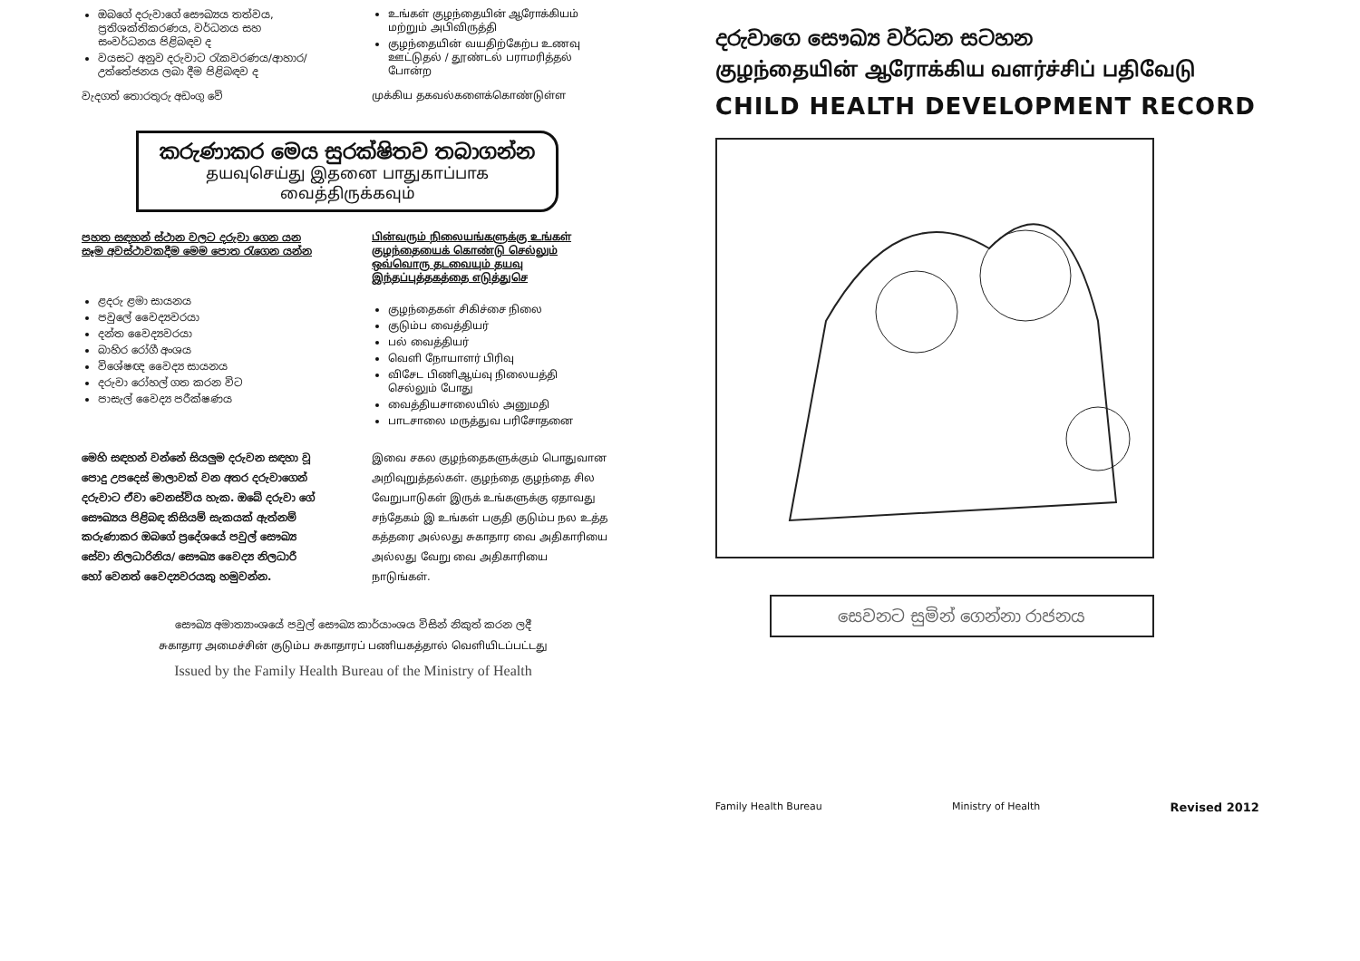ඔබගේ දරුවාගේ සෞඛ්‍යය තත්වය, ප්‍රතිශක්තිකරණය, වර්ධනය සහ සංවර්ධනය පිළිබඳව ද
වයසට අනුව දරුවාට රැකවරණය/ආහාර/උත්තේජනය ලබා දීම පිළිබඳව ද
වැදගත් තොරතුරු අඩංගු වේ
உங்கள் குழந்தையின் ஆரோக்கியம் மற்றும் அபிவிருத்தி
குழந்தையின் வயதிற்கேற்ப உணவு ஊட்டுதல் / தூண்டல் பராமரித்தல் போன்ற
முக்கிய தகவல்களைக்கொண்டுள்ள
කරුණාකර මෙය සුරක්ෂිතව තබාගන්න
தயவுசெய்து இதனை பாதுகாப்பாக வைத்திருக்கவும்
පහත සඳහන් ස්ථාන වලට දරුවා ගෙන යන සෑම අවස්ථාවකදීම මෙම පොත රැගෙන යන්න
ළදරු ළමා සායනය
පවුලේ වෛද්‍යවරයා
දන්ත වෛද්‍යවරයා
බාහිර රෝගී අංශය
විශේෂඥ වෛද්‍ය සායනය
දරුවා රෝහල් ගත කරන විට
පාසැල් වෛද්‍ය පරීක්ෂණය
பின்வரும் நிலையங்களுக்கு உங்கள் குழந்தையைக் கொண்டு செல்லும் ஒவ்வொரு தடவையும் தயவு இந்தப்புத்தகத்தை எடுத்துசெ
குழந்தைகள் சிகிச்சை நிலை
குடும்ப வைத்தியர்
பல் வைத்தியர்
வெளி நோயாளர் பிரிவு
விசேட பிணிஆய்வு நிலையத்தி செல்லும் போது
வைத்தியசாலையில் அனுமதி
பாடசாலை மருத்துவ பரிசோதனை
මෙහි සඳහන් වන්නේ සියලුම දරුවන සඳහා වූ පොදු උපදෙස් මාලාවක් වන අතර දරුවාගෙන් දරුවාට ඒවා වෙනස්විය හැක. ඔබේ දරුවා ගේ සෞඛ්‍යය පිළිබඳ කිසියම් සැකයක් ඇත්නම් කරුණාකර ඔබගේ ප්‍රදේශයේ පවුල් සෞඛ්‍ය සේවා නිලධාරිනිය/ සෞඛ්‍ය වෛද්‍ය නිලධාරී හෝ වෙනත් වෛද්‍යවරයකු හමුවන්න.
இவை சகல குழந்தைகளுக்கும் பொதுவான அறிவுறுத்தல்கள். குழந்தை குழந்தை சில வேறுபாடுகள் இருக் உங்களுக்கு ஏதாவது சந்தேகம் இ உங்கள் பகுதி குடும்ப நல உத்த கத்தரை அல்லது சுகாதார வை அதிகாரியை அல்லது வேறு வை அதிகாரியை நாடுங்கள்.
සෞඛ්‍ය අමාත්‍යාංශයේ පවුල් සෞඛ්‍ය කාර්යාංශය විසින් නිකුත් කරන ලදී
சுகாதார அமைச்சின் குடும்ப சுகாதாரப் பணியகத்தால் வெளியிடப்பட்டது
Issued by the Family Health Bureau of the Ministry of Health
දරුවාගෙ සෞඛ්‍ය වර්ධන සටහන
குழந்தையின் ஆரோக்கிய வளர்ச்சிப் பதிவேடு
CHILD HEALTH DEVELOPMENT RECORD
සෙවනට සුමින් ගෙන්නා රාජනය
Family Health Bureau Ministry of Health Revised 2012